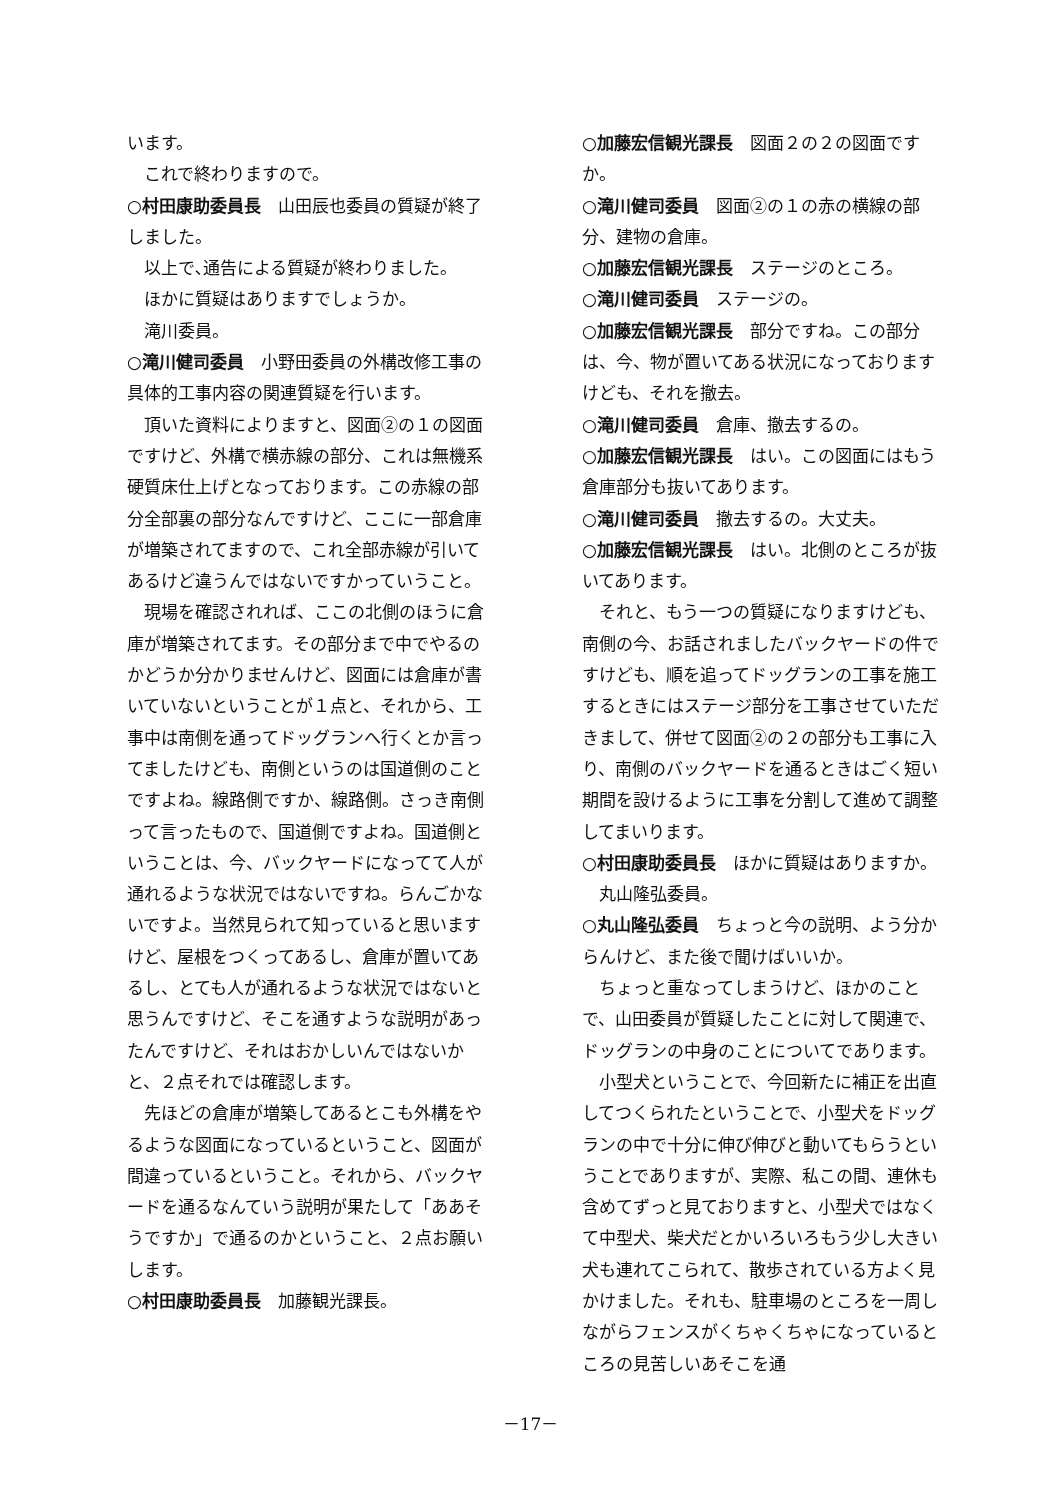います。
これで終わりますので。
○村田康助委員長　山田辰也委員の質疑が終了しました。
以上で､通告による質疑が終わりました。
ほかに質疑はありますでしょうか。
滝川委員。
○滝川健司委員　小野田委員の外構改修工事の具体的工事内容の関連質疑を行います。
頂いた資料によりますと、図面②の１の図面ですけど、外構で横赤線の部分、これは無機系硬質床仕上げとなっております。この赤線の部分全部裏の部分なんですけど、ここに一部倉庫が増築されてますので、これ全部赤線が引いてあるけど違うんではないですかっていうこと。
現場を確認されれば、ここの北側のほうに倉庫が増築されてます。その部分まで中でやるのかどうか分かりませんけど、図面には倉庫が書いていないということが１点と、それから、工事中は南側を通ってドッグランへ行くとか言ってましたけども、南側というのは国道側のことですよね。線路側ですか、線路側。さっき南側って言ったもので、国道側ですよね。国道側ということは、今、バックヤードになってて人が通れるような状況ではないですね。らんごかないですよ。当然見られて知っていると思いますけど、屋根をつくってあるし、倉庫が置いてあるし、とても人が通れるような状況ではないと思うんですけど、そこを通すような説明があったんですけど、それはおかしいんではないかと、２点それでは確認します。
先ほどの倉庫が増築してあるとこも外構をやるような図面になっているということ、図面が間違っているということ。それから、バックヤードを通るなんていう説明が果たして「ああそうですか」で通るのかということ、２点お願いします。
○村田康助委員長　加藤観光課長。
○加藤宏信観光課長　図面２の２の図面ですか。
○滝川健司委員　図面②の１の赤の横線の部分、建物の倉庫。
○加藤宏信観光課長　ステージのところ。
○滝川健司委員　ステージの。
○加藤宏信観光課長　部分ですね。この部分は、今、物が置いてある状況になっておりますけども、それを撤去。
○滝川健司委員　倉庫、撤去するの。
○加藤宏信観光課長　はい。この図面にはもう倉庫部分も抜いてあります。
○滝川健司委員　撤去するの。大丈夫。
○加藤宏信観光課長　はい。北側のところが抜いてあります。
それと、もう一つの質疑になりますけども、南側の今、お話されましたバックヤードの件ですけども、順を追ってドッグランの工事を施工するときにはステージ部分を工事させていただきまして、併せて図面②の２の部分も工事に入り、南側のバックヤードを通るときはごく短い期間を設けるように工事を分割して進めて調整してまいります。
○村田康助委員長　ほかに質疑はありますか。
丸山隆弘委員。
○丸山隆弘委員　ちょっと今の説明、よう分からんけど、また後で聞けばいいか。
ちょっと重なってしまうけど、ほかのことで、山田委員が質疑したことに対して関連で、ドッグランの中身のことについてであります。
小型犬ということで、今回新たに補正を出直してつくられたということで、小型犬をドッグランの中で十分に伸び伸びと動いてもらうということでありますが、実際、私この間、連休も含めてずっと見ておりますと、小型犬ではなくて中型犬、柴犬だとかいろいろもう少し大きい犬も連れてこられて、散歩されている方よく見かけました。それも、駐車場のところを一周しながらフェンスがくちゃくちゃになっているところの見苦しいあそこを通
－17－